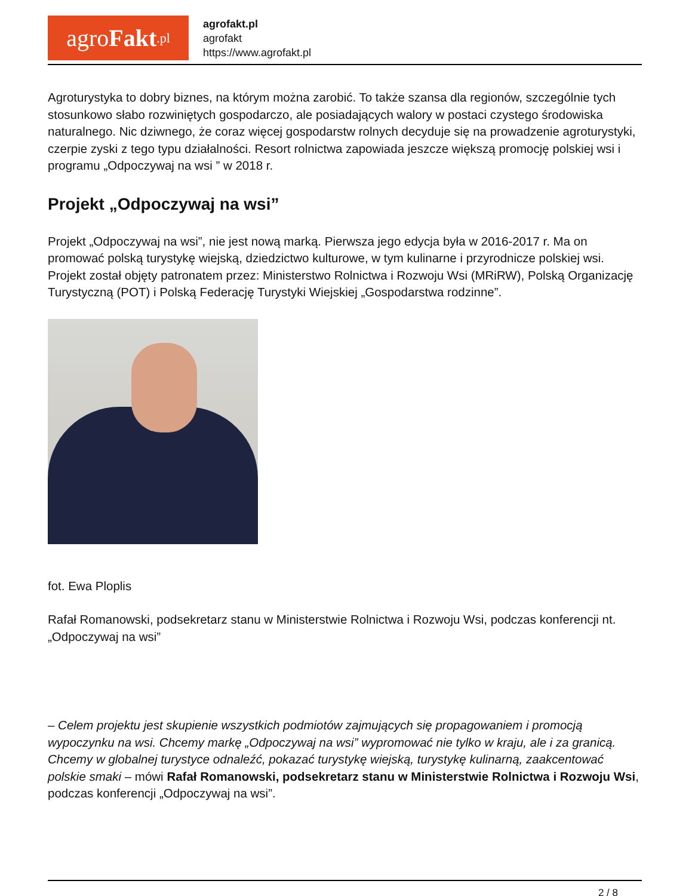agro Fakt.pl
agrofakt.pl
agrofakt
https://www.agrofakt.pl
Agroturystyka to dobry biznes, na którym można zarobić. To także szansa dla regionów, szczególnie tych stosunkowo słabo rozwiniętych gospodarczo, ale posiadających walory w postaci czystego środowiska naturalnego. Nic dziwnego, że coraz więcej gospodarstw rolnych decyduje się na prowadzenie agroturystyki, czerpie zyski z tego typu działalności. Resort rolnictwa zapowiada jeszcze większą promocję polskiej wsi i programu „Odpoczywaj na wsi ” w 2018 r.
Projekt „Odpoczywaj na wsi”
Projekt „Odpoczywaj na wsi”, nie jest nową marką. Pierwsza jego edycja była w 2016-2017 r. Ma on promować polską turystykę wiejską, dziedzictwo kulturowe, w tym kulinarne i przyrodnicze polskiej wsi. Projekt został objęty patronatem przez: Ministerstwo Rolnictwa i Rozwoju Wsi (MRiRW), Polską Organizację Turystyczną (POT) i Polską Federację Turystyki Wiejskiej „Gospodarstwa rodzinne”.
fot. Ewa Ploplis
Rafał Romanowski, podsekretarz stanu w Ministerstwie Rolnictwa i Rozwoju Wsi, podczas konferencji nt. „Odpoczywaj na wsi”
– Celem projektu jest skupienie wszystkich podmiotów zajmujących się propagowaniem i promocją wypoczynku na wsi. Chcemy markę „Odpoczywaj na wsi” wypromować nie tylko w kraju, ale i za granicą. Chcemy w globalnej turystyce odnaleźć, pokazać turystykę wiejską, turystykę kulinarną, zaakcentować polskie smaki – mówi Rafał Romanowski, podsekretarz stanu w Ministerstwie Rolnictwa i Rozwoju Wsi, podczas konferencji „Odpoczywaj na wsi”.
2 / 8